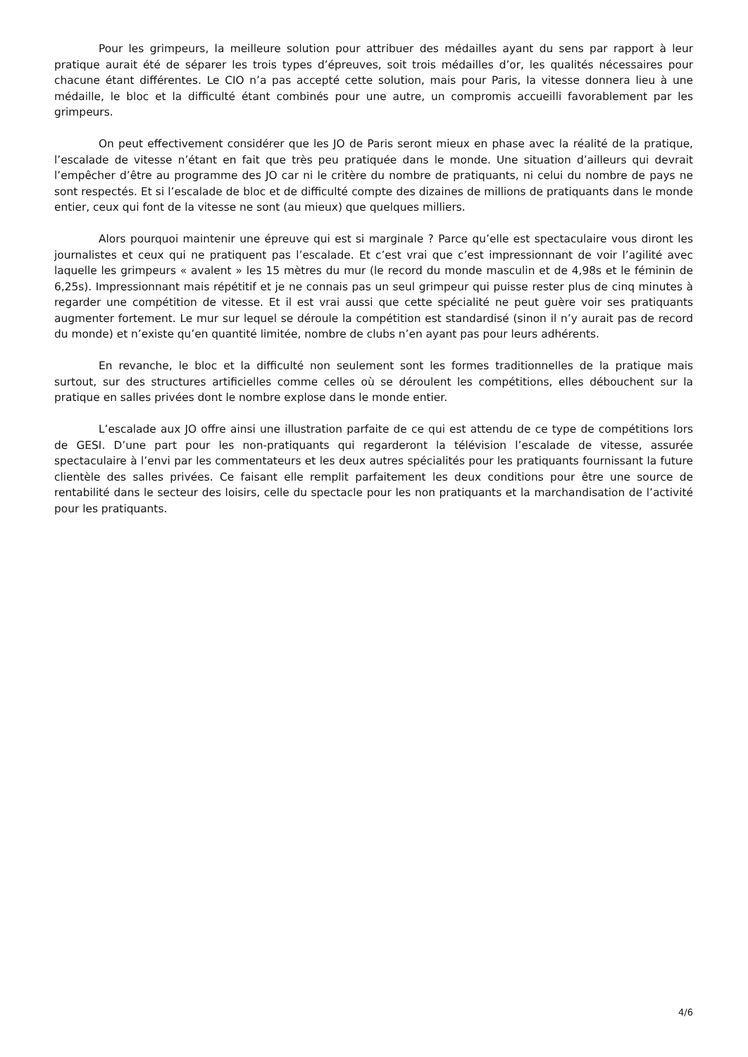Pour les grimpeurs, la meilleure solution pour attribuer des médailles ayant du sens par rapport à leur pratique aurait été de séparer les trois types d’épreuves, soit trois médailles d’or, les qualités nécessaires pour chacune étant différentes. Le CIO n’a pas accepté cette solution, mais pour Paris, la vitesse donnera lieu à une médaille, le bloc et la difficulté étant combinés pour une autre, un compromis accueilli favorablement par les grimpeurs.
On peut effectivement considérer que les JO de Paris seront mieux en phase avec la réalité de la pratique, l’escalade de vitesse n’étant en fait que très peu pratiquée dans le monde. Une situation d’ailleurs qui devrait l’empêcher d’être au programme des JO car ni le critère du nombre de pratiquants, ni celui du nombre de pays ne sont respectés. Et si l’escalade de bloc et de difficulté compte des dizaines de millions de pratiquants dans le monde entier, ceux qui font de la vitesse ne sont (au mieux) que quelques milliers.
Alors pourquoi maintenir une épreuve qui est si marginale ? Parce qu’elle est spectaculaire vous diront les journalistes et ceux qui ne pratiquent pas l’escalade. Et c’est vrai que c’est impressionnant de voir l’agilité avec laquelle les grimpeurs « avalent » les 15 mètres du mur (le record du monde masculin et de 4,98s et le féminin de 6,25s). Impressionnant mais répétitif et je ne connais pas un seul grimpeur qui puisse rester plus de cinq minutes à regarder une compétition de vitesse. Et il est vrai aussi que cette spécialité ne peut guère voir ses pratiquants augmenter fortement. Le mur sur lequel se déroule la compétition est standardisé (sinon il n’y aurait pas de record du monde) et n’existe qu’en quantité limitée, nombre de clubs n’en ayant pas pour leurs adhérents.
En revanche, le bloc et la difficulté non seulement sont les formes traditionnelles de la pratique mais surtout, sur des structures artificielles comme celles où se déroulent les compétitions, elles débouchent sur la pratique en salles privées dont le nombre explose dans le monde entier.
L’escalade aux JO offre ainsi une illustration parfaite de ce qui est attendu de ce type de compétitions lors de GESI. D’une part pour les non-pratiquants qui regarderont la télévision l’escalade de vitesse, assurée spectaculaire à l’envi par les commentateurs et les deux autres spécialités pour les pratiquants fournissant la future clientèle des salles privées. Ce faisant elle remplit parfaitement les deux conditions pour être une source de rentabilité dans le secteur des loisirs, celle du spectacle pour les non pratiquants et la marchandisation de l’activité pour les pratiquants.
4/6